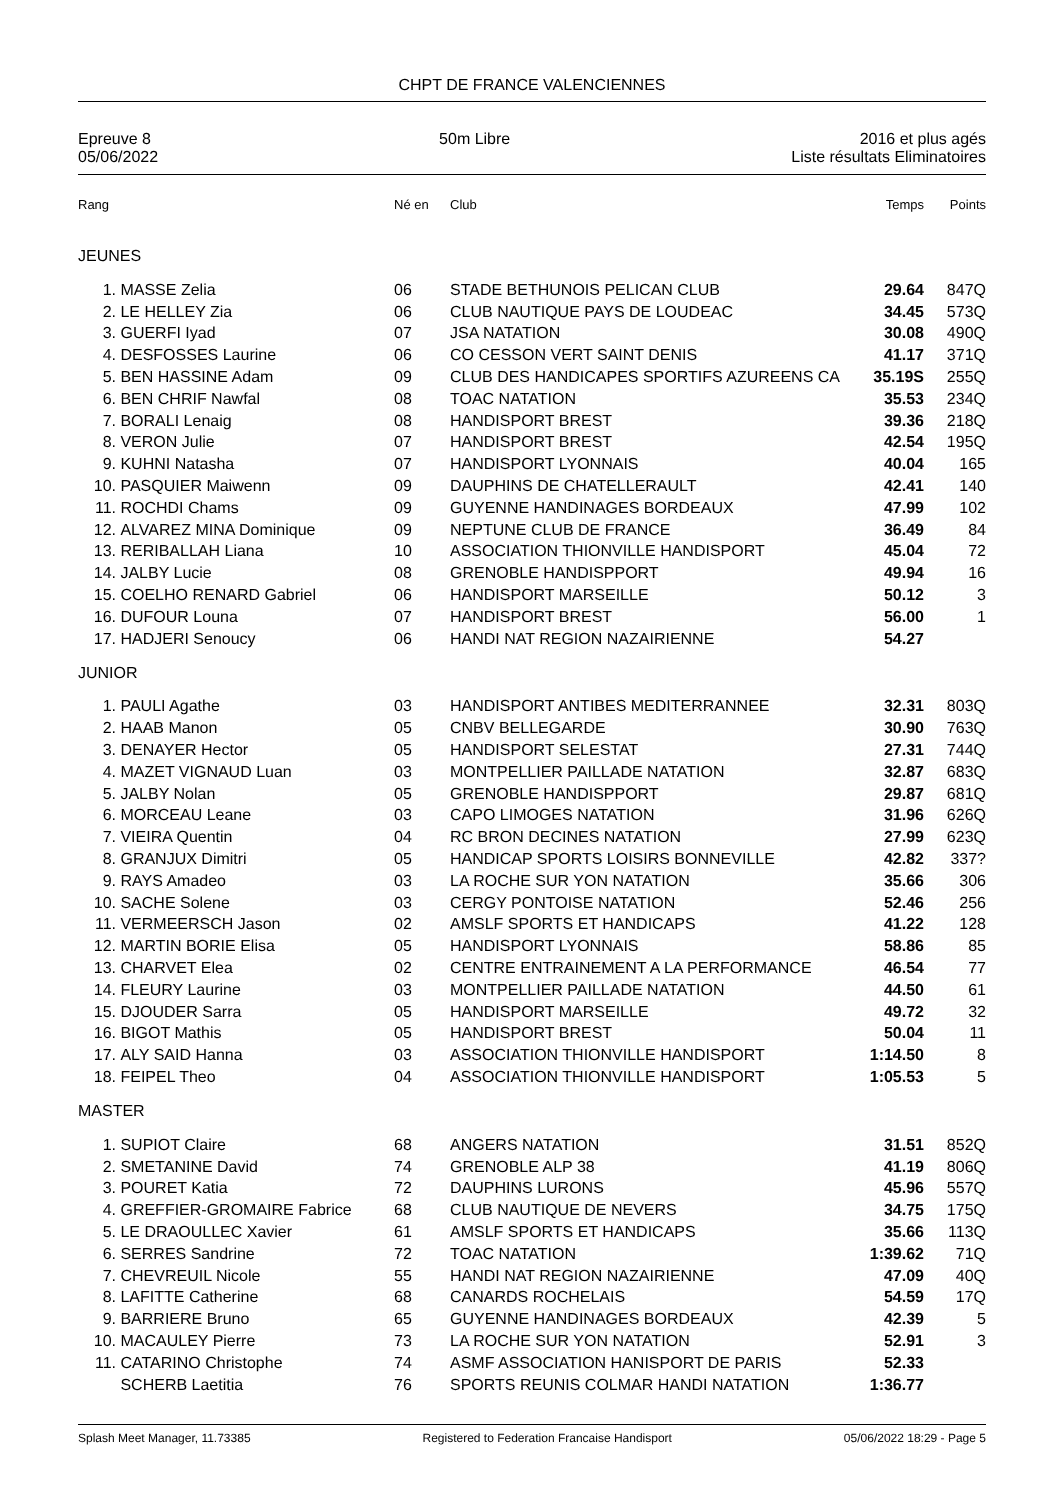CHPT DE FRANCE VALENCIENNES
Epreuve 8
05/06/2022
50m Libre 2016 et plus agés
Liste résultats Eliminatoires
| Rang | | Né en | Club | Temps | Points |
| --- | --- | --- | --- | --- | --- |
| JEUNES | | | | | |
| 1. | MASSE Zelia | 06 | STADE BETHUNOIS PELICAN CLUB | 29.64 | 847Q |
| 2. | LE HELLEY Zia | 06 | CLUB NAUTIQUE PAYS DE LOUDEAC | 34.45 | 573Q |
| 3. | GUERFI Iyad | 07 | JSA NATATION | 30.08 | 490Q |
| 4. | DESFOSSES Laurine | 06 | CO CESSON VERT SAINT DENIS | 41.17 | 371Q |
| 5. | BEN HASSINE Adam | 09 | CLUB DES HANDICAPES SPORTIFS AZUREENS CA | 35.19S | 255Q |
| 6. | BEN CHRIF Nawfal | 08 | TOAC NATATION | 35.53 | 234Q |
| 7. | BORALI Lenaig | 08 | HANDISPORT BREST | 39.36 | 218Q |
| 8. | VERON Julie | 07 | HANDISPORT BREST | 42.54 | 195Q |
| 9. | KUHNI Natasha | 07 | HANDISPORT LYONNAIS | 40.04 | 165 |
| 10. | PASQUIER Maiwenn | 09 | DAUPHINS DE CHATELLERAULT | 42.41 | 140 |
| 11. | ROCHDI Chams | 09 | GUYENNE HANDINAGES BORDEAUX | 47.99 | 102 |
| 12. | ALVAREZ MINA Dominique | 09 | NEPTUNE CLUB DE FRANCE | 36.49 | 84 |
| 13. | RERIBALLAH Liana | 10 | ASSOCIATION THIONVILLE HANDISPORT | 45.04 | 72 |
| 14. | JALBY Lucie | 08 | GRENOBLE HANDISPPORT | 49.94 | 16 |
| 15. | COELHO RENARD Gabriel | 06 | HANDISPORT MARSEILLE | 50.12 | 3 |
| 16. | DUFOUR Louna | 07 | HANDISPORT BREST | 56.00 | 1 |
| 17. | HADJERI Senoucy | 06 | HANDI NAT REGION NAZAIRIENNE | 54.27 | |
| JUNIOR | | | | | |
| 1. | PAULI Agathe | 03 | HANDISPORT ANTIBES MEDITERRANNEE | 32.31 | 803Q |
| 2. | HAAB Manon | 05 | CNBV BELLEGARDE | 30.90 | 763Q |
| 3. | DENAYER Hector | 05 | HANDISPORT SELESTAT | 27.31 | 744Q |
| 4. | MAZET VIGNAUD Luan | 03 | MONTPELLIER PAILLADE NATATION | 32.87 | 683Q |
| 5. | JALBY Nolan | 05 | GRENOBLE HANDISPPORT | 29.87 | 681Q |
| 6. | MORCEAU Leane | 03 | CAPO LIMOGES NATATION | 31.96 | 626Q |
| 7. | VIEIRA Quentin | 04 | RC BRON DECINES NATATION | 27.99 | 623Q |
| 8. | GRANJUX Dimitri | 05 | HANDICAP SPORTS LOISIRS BONNEVILLE | 42.82 | 337? |
| 9. | RAYS Amadeo | 03 | LA ROCHE SUR YON NATATION | 35.66 | 306 |
| 10. | SACHE Solene | 03 | CERGY PONTOISE NATATION | 52.46 | 256 |
| 11. | VERMEERSCH Jason | 02 | AMSLF SPORTS ET HANDICAPS | 41.22 | 128 |
| 12. | MARTIN BORIE Elisa | 05 | HANDISPORT LYONNAIS | 58.86 | 85 |
| 13. | CHARVET Elea | 02 | CENTRE ENTRAINEMENT A LA PERFORMANCE | 46.54 | 77 |
| 14. | FLEURY Laurine | 03 | MONTPELLIER PAILLADE NATATION | 44.50 | 61 |
| 15. | DJOUDER Sarra | 05 | HANDISPORT MARSEILLE | 49.72 | 32 |
| 16. | BIGOT Mathis | 05 | HANDISPORT BREST | 50.04 | 11 |
| 17. | ALY SAID Hanna | 03 | ASSOCIATION THIONVILLE HANDISPORT | 1:14.50 | 8 |
| 18. | FEIPEL Theo | 04 | ASSOCIATION THIONVILLE HANDISPORT | 1:05.53 | 5 |
| MASTER | | | | | |
| 1. | SUPIOT Claire | 68 | ANGERS NATATION | 31.51 | 852Q |
| 2. | SMETANINE David | 74 | GRENOBLE ALP 38 | 41.19 | 806Q |
| 3. | POURET Katia | 72 | DAUPHINS LURONS | 45.96 | 557Q |
| 4. | GREFFIER-GROMAIRE Fabrice | 68 | CLUB NAUTIQUE DE NEVERS | 34.75 | 175Q |
| 5. | LE DRAOULLEC Xavier | 61 | AMSLF SPORTS ET HANDICAPS | 35.66 | 113Q |
| 6. | SERRES Sandrine | 72 | TOAC NATATION | 1:39.62 | 71Q |
| 7. | CHEVREUIL Nicole | 55 | HANDI NAT REGION NAZAIRIENNE | 47.09 | 40Q |
| 8. | LAFITTE Catherine | 68 | CANARDS ROCHELAIS | 54.59 | 17Q |
| 9. | BARRIERE Bruno | 65 | GUYENNE HANDINAGES BORDEAUX | 42.39 | 5 |
| 10. | MACAULEY Pierre | 73 | LA ROCHE SUR YON NATATION | 52.91 | 3 |
| 11. | CATARINO Christophe | 74 | ASMF ASSOCIATION HANISPORT DE PARIS | 52.33 | |
| | SCHERB Laetitia | 76 | SPORTS REUNIS COLMAR HANDI NATATION | 1:36.77 | |
Splash Meet Manager, 11.73385 Registered to Federation Francaise Handisport 05/06/2022 18:29 - Page 5